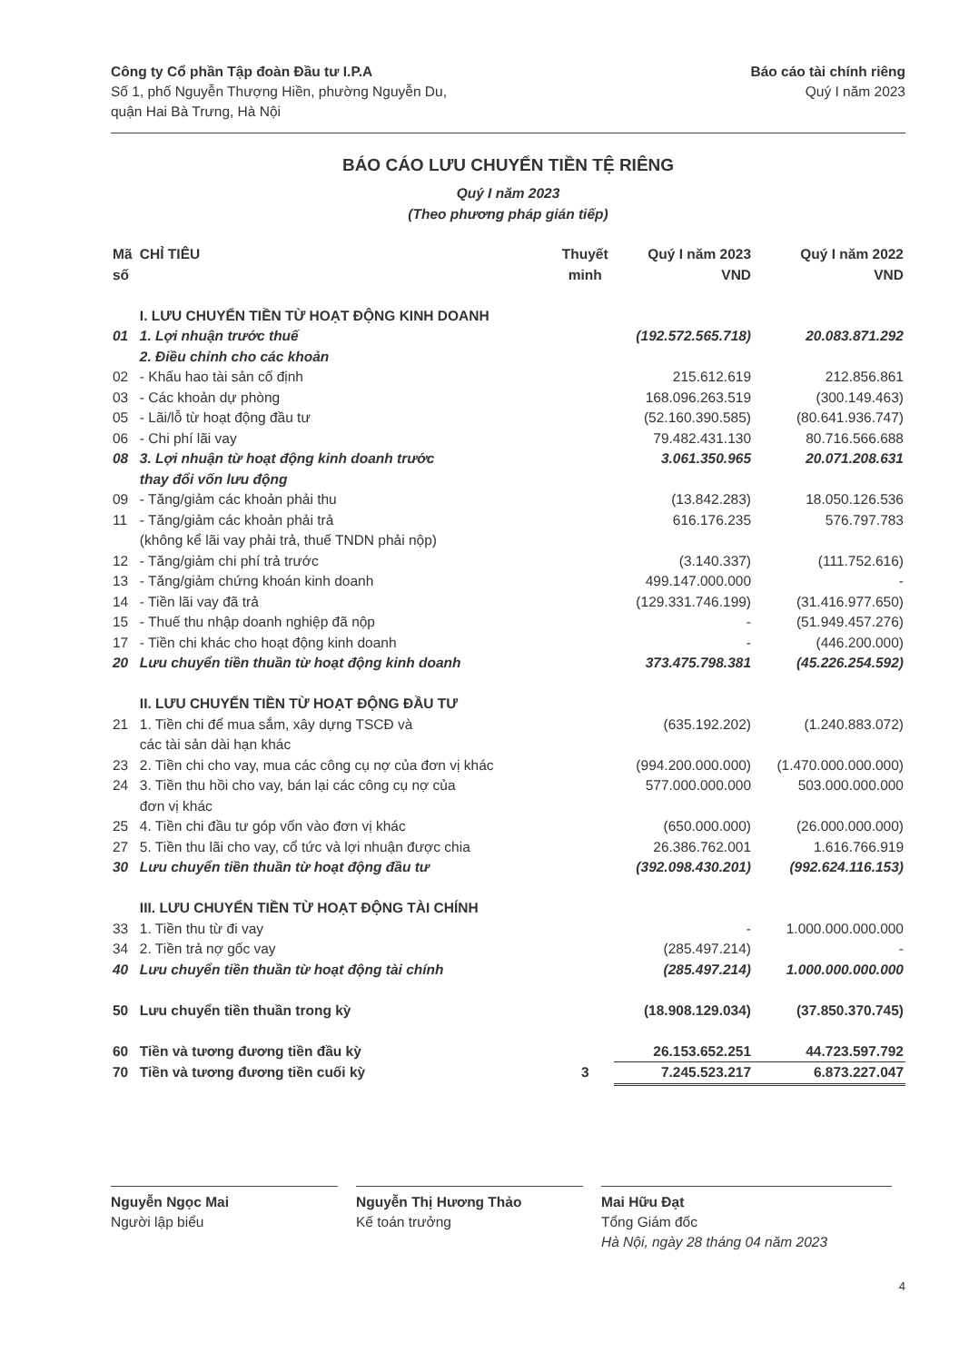Công ty Cổ phần Tập đoàn Đầu tư I.P.A
Số 1, phố Nguyễn Thượng Hiền, phường Nguyễn Du,
quận Hai Bà Trưng, Hà Nội
Báo cáo tài chính riêng
Quý I năm 2023
BÁO CÁO LƯU CHUYỂN TIỀN TỆ RIÊNG
Quý I năm 2023
(Theo phương pháp gián tiếp)
| Mã số | CHỈ TIÊU | Thuyết minh | Quý I năm 2023 VND | Quý I năm 2022 VND |
| --- | --- | --- | --- | --- |
| | I. LƯU CHUYỂN TIỀN TỪ HOẠT ĐỘNG KINH DOANH | | | |
| 01 | 1. Lợi nhuận trước thuế | | (192.572.565.718) | 20.083.871.292 |
| | 2. Điều chỉnh cho các khoản | | | |
| 02 | - Khấu hao tài sản cố định | | 215.612.619 | 212.856.861 |
| 03 | - Các khoản dự phòng | | 168.096.263.519 | (300.149.463) |
| 05 | - Lãi/lỗ từ hoạt động đầu tư | | (52.160.390.585) | (80.641.936.747) |
| 06 | - Chi phí lãi vay | | 79.482.431.130 | 80.716.566.688 |
| 08 | 3. Lợi nhuận từ hoạt động kinh doanh trước thay đổi vốn lưu động | | 3.061.350.965 | 20.071.208.631 |
| 09 | - Tăng/giảm các khoản phải thu | | (13.842.283) | 18.050.126.536 |
| 11 | - Tăng/giảm các khoản phải trả (không kể lãi vay phải trả, thuế TNDN phải nộp) | | 616.176.235 | 576.797.783 |
| 12 | - Tăng/giảm chi phí trả trước | | (3.140.337) | (111.752.616) |
| 13 | - Tăng/giảm chứng khoán kinh doanh | | 499.147.000.000 | - |
| 14 | - Tiền lãi vay đã trả | | (129.331.746.199) | (31.416.977.650) |
| 15 | - Thuế thu nhập doanh nghiệp đã nộp | | - | (51.949.457.276) |
| 17 | - Tiền chi khác cho hoạt động kinh doanh | | - | (446.200.000) |
| 20 | Lưu chuyển tiền thuần từ hoạt động kinh doanh | | 373.475.798.381 | (45.226.254.592) |
| | II. LƯU CHUYỂN TIỀN TỪ HOẠT ĐỘNG ĐẦU TƯ | | | |
| 21 | 1. Tiền chi để mua sắm, xây dựng TSCĐ và các tài sản dài hạn khác | | (635.192.202) | (1.240.883.072) |
| 23 | 2. Tiền chi cho vay, mua các công cụ nợ của đơn vị khác | | (994.200.000.000) | (1.470.000.000.000) |
| 24 | 3. Tiền thu hồi cho vay, bán lại các công cụ nợ của đơn vị khác | | 577.000.000.000 | 503.000.000.000 |
| 25 | 4. Tiền chi đầu tư góp vốn vào đơn vị khác | | (650.000.000) | (26.000.000.000) |
| 27 | 5. Tiền thu lãi cho vay, cổ tức và lợi nhuận được chia | | 26.386.762.001 | 1.616.766.919 |
| 30 | Lưu chuyển tiền thuần từ hoạt động đầu tư | | (392.098.430.201) | (992.624.116.153) |
| | III. LƯU CHUYỂN TIỀN TỪ HOẠT ĐỘNG TÀI CHÍNH | | | |
| 33 | 1. Tiền thu từ đi vay | | - | 1.000.000.000.000 |
| 34 | 2. Tiền trả nợ gốc vay | | (285.497.214) | - |
| 40 | Lưu chuyển tiền thuần từ hoạt động tài chính | | (285.497.214) | 1.000.000.000.000 |
| 50 | Lưu chuyển tiền thuần trong kỳ | | (18.908.129.034) | (37.850.370.745) |
| 60 | Tiền và tương đương tiền đầu kỳ | | 26.153.652.251 | 44.723.597.792 |
| 70 | Tiền và tương đương tiền cuối kỳ | 3 | 7.245.523.217 | 6.873.227.047 |
Nguyễn Ngọc Mai
Người lập biểu
Nguyễn Thị Hương Thảo
Kế toán trưởng
Mai Hữu Đạt
Tổng Giám đốc
Hà Nội, ngày 28 tháng 04 năm 2023
4